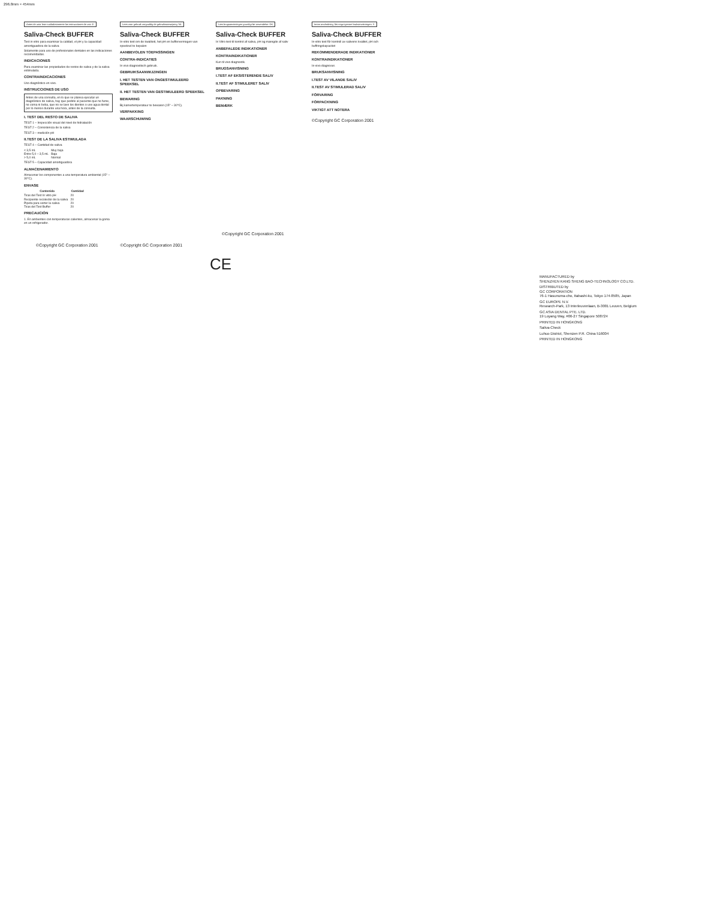296.8mm × 454mm
Antes de usar lean cuidadosamente las instrucciones de uso. E
Saliva-Check BUFFER
Test in vitro para examinar la calidad, el pH y la capacidad amortiguadora de la saliva
Solamente para uso de profesionales dentales en las indicaciones recomendadas.
INDICACIONES
Para examinar las propiedades de restos de saliva y de la saliva estimulada.
CONTRAINDICACIONES
Uso diagnóstico en vivo.
INSTRUCCIONES DE USO
Antes de una consulta, en lo que se planea ejecutar un diagnóstico de saliva, hay que pedirle al paciente que no fume, no coma ni beba, que no se lave los dientes o use agua dental por lo menos durante una hora, antes de la consulta.
I. TEST DEL RESTO DE SALIVA
TEST 1 – Inspección visual del nivel de hidratación
TEST 2 – Consistencia de la saliva
TEST 3 – medición pH
II.TEST DE LA SALIVA ESTIMULADA
TEST 4 – Cantidad de saliva
| < 3,5 mL | Muy baja |
| Entre 5,0 – 3,5 mL | Baja |
| > 5,0 mL | Normal |
TEST 5 – Capacidad amortiguadora
ALMACENAMIENTO
Almacenar los componentes a una temperatura ambiental (15° – 30°C).
ENVASE
| Contenido | Cantidad |
| --- | --- |
| Tiras del Test In vitro pH | 20 |
| Recipiente recolector de la saliva | 20 |
| Pipeta para verter la saliva | 20 |
| Tiras del Test Buffer | 20 |
PRECAUCIÓN
1. En ambientes con temperaturas calientes, almacenar la goma en un refrigerador.
Lees voor gebruik zorgvuldig de gebruiksaanwijzing. NL
Saliva-Check BUFFER
In-vitro test om de kwaliteit, het pH en buffervermogen van speeksel te bepalen
AANBEVOLEN TOEPASSINGEN
CONTRA-INDICATIES
In vivo diagnostisch gebruik.
GEBRUIKSAANWIJZINGEN
I. HET TESTEN VAN ONGESTIMULEERD SPEEKSEL
II. HET TESTEN VAN GESTIMULEERD SPEEKSEL
BEWARING
Bij kamertemperatuur te bewaren (15° – 30°C).
VERPAKKING
WAARSCHUWING
Læs brugsanvisningen grundigt før anvendelse. DK
Saliva-Check BUFFER
In Vitro test til kontrol af saliva, pH og mængde af saliv
ANBEFALEDE INDIKATIONER
KONTRAINDIKATIONER
Kun til vivo diagnostik.
BRUGSANVISNING
I.TEST AF EKSISTERENDE SALIV
II.TEST AF STIMULERET SALIV
OPBEVARING
PAKNING
BEMÆRK
Innan användning, läs noga igenom bruksanvisningen. S
Saliva-Check BUFFER
In-vitro test för kontroll av salivens kvalitet, pH och buffringskapacitet
REKOMMENDERADE INDIKATIONER
KONTRAINDIKATIONER
In-vivo diagnoser.
BRUKSANVISNING
I.TEST AV VILANDE SALIV
II.TEST AV STIMULERAD SALIV
FÖRVARING
FÖRPACKNING
VIKTIGT ATT NOTERA
©Copyright GC Corporation 2001
©Copyright GC Corporation 2001
©Copyright GC Corporation 2001 ©Copyright GC Corporation 2001
CE
MANUFACTURED by
SHENZHEN KANG SHENG BAO-TECHNOLOGY CO.LTD.
DISTRIBUTED by
GC CORPORATION
76-1 Hasunuma-cho, Itabashi-ku, Tokyo 174-8585, Japan
GC EUROPE N.V.
Research-Park, 13 Interleuvenlaan, B-3001 Leuven, Belgium
GC ASIA DENTAL PTE. LTD.
19 Loyang Way, #06-27 Singapore 508724
PRINTED IN HONGKONG
Saliva-Check
Luhuo District, Shenzen P.R. China 516004
PRINTED IN HONGKONG